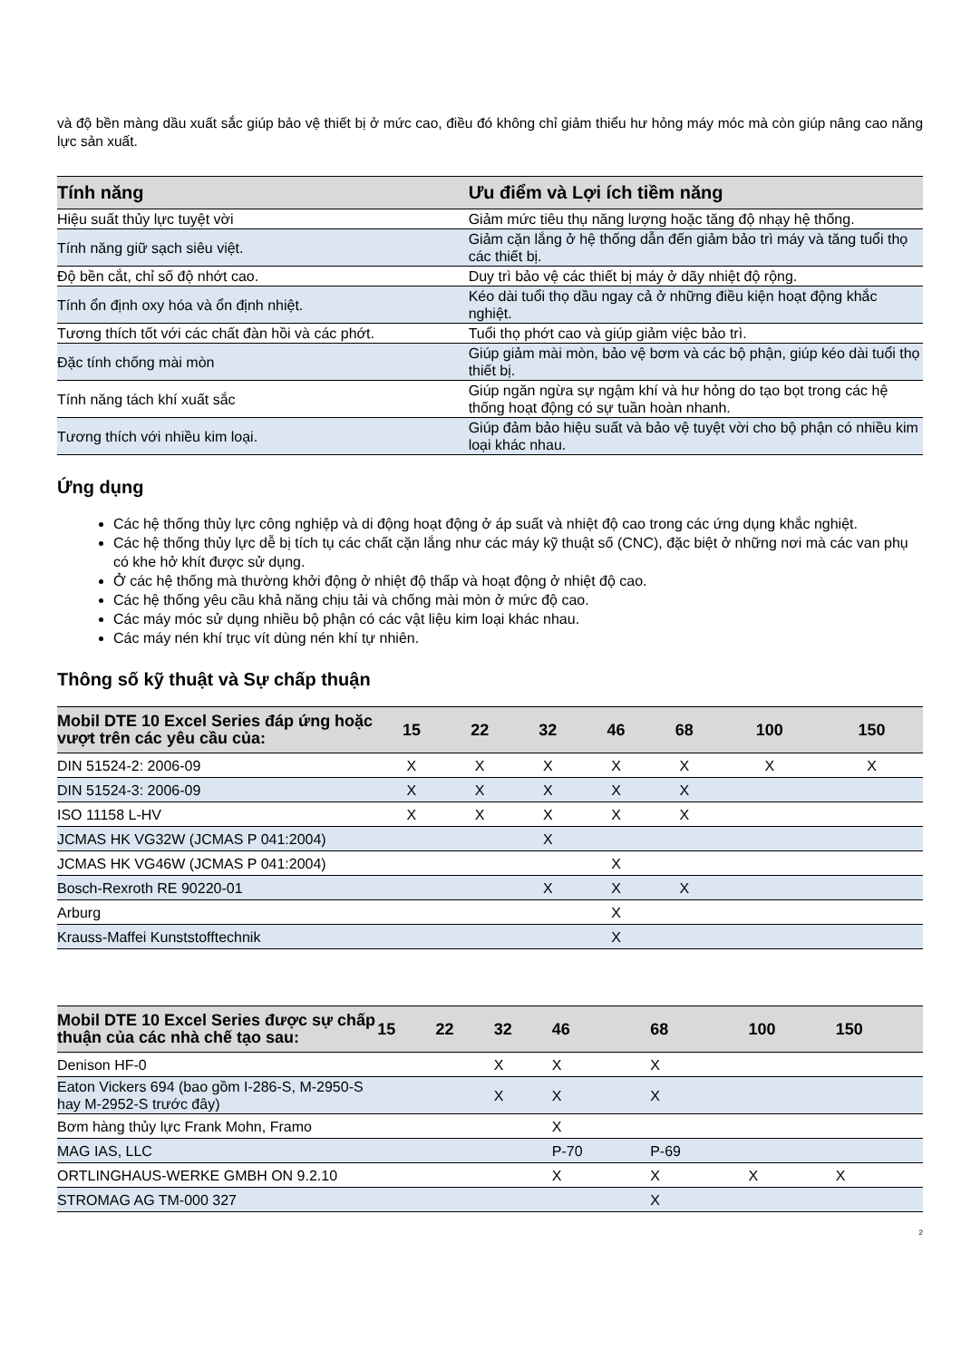và độ bền màng dầu xuất sắc giúp bảo vệ thiết bị ở mức cao, điều đó không chỉ giảm thiểu hư hỏng máy móc mà còn giúp nâng cao năng lực sản xuất.
| Tính năng | Ưu điểm và Lợi ích tiềm năng |
| --- | --- |
| Hiệu suất thủy lực tuyệt vời | Giảm mức tiêu thụ năng lượng hoặc tăng độ nhạy hệ thống. |
| Tính năng giữ sạch siêu việt. | Giảm cặn lắng ở hệ thống dẫn đến giảm bảo trì máy và tăng tuổi thọ các thiết bị. |
| Độ bền cắt, chỉ số độ nhớt cao. | Duy trì bảo vệ các thiết bị máy ở dãy nhiệt độ rộng. |
| Tính ổn định oxy hóa và ổn định nhiệt. | Kéo dài tuổi thọ dầu ngay cả ở những điều kiện hoạt động khắc nghiệt. |
| Tương thích tốt với các chất đàn hồi và các phớt. | Tuổi thọ phớt cao và giúp giảm việc bảo trì. |
| Đặc tính chống mài mòn | Giúp giảm mài mòn, bảo vệ bơm và các bộ phận, giúp kéo dài tuổi thọ thiết bị. |
| Tính năng tách khí xuất sắc | Giúp ngăn ngừa sự ngậm khí và hư hỏng do tạo bọt trong các hệ thống hoạt động có sự tuần hoàn nhanh. |
| Tương thích với nhiều kim loại. | Giúp đảm bảo hiệu suất và bảo vệ tuyệt vời cho bộ phận có nhiều kim loại khác nhau. |
Ứng dụng
Các hệ thống thủy lực công nghiệp và di động hoạt động ở áp suất và nhiệt độ cao trong các ứng dụng khắc nghiệt.
Các hệ thống thủy lực dễ bị tích tụ các chất cặn lắng như các máy kỹ thuật số (CNC), đặc biệt ở những nơi mà các van phụ có khe hở khít được sử dụng.
Ở các hệ thống mà thường khởi động ở nhiệt độ thấp và hoạt động ở nhiệt độ cao.
Các hệ thống yêu cầu khả năng chịu tải và chống mài mòn ở mức độ cao.
Các máy móc sử dụng nhiều bộ phận có các vật liệu kim loại khác nhau.
Các máy nén khí trục vít dùng nén khí tự nhiên.
Thông số kỹ thuật và Sự chấp thuận
| Mobil DTE 10 Excel Series đáp ứng hoặc vượt trên các yêu cầu của: | 15 | 22 | 32 | 46 | 68 | 100 | 150 |
| --- | --- | --- | --- | --- | --- | --- | --- |
| DIN 51524-2: 2006-09 | X | X | X | X | X | X | X |
| DIN 51524-3: 2006-09 | X | X | X | X | X | | |
| ISO 11158 L-HV | X | X | X | X | X | | |
| JCMAS HK VG32W (JCMAS P 041:2004) | | | X | | | | |
| JCMAS HK VG46W (JCMAS P 041:2004) | | | | X | | | |
| Bosch-Rexroth RE 90220-01 | | | X | X | X | | |
| Arburg | | | | X | | | |
| Krauss-Maffei Kunststofftechnik | | | | X | | | |
| Mobil DTE 10 Excel Series được sự chấp thuận của các nhà chế tạo sau: | 15 | 22 | 32 | 46 | 68 | 100 | 150 |
| --- | --- | --- | --- | --- | --- | --- | --- |
| Denison HF-0 | | | X | X | X | | |
| Eaton Vickers 694 (bao gồm I-286-S, M-2950-S hay M-2952-S trước đây) | | | X | X | X | | |
| Bơm hàng thủy lực Frank Mohn, Framo | | | | X | | | |
| MAG IAS, LLC | | | | P-70 | P-69 | | |
| ORTLINGHAUS-WERKE GMBH ON 9.2.10 | | | | X | X | X | X |
| STROMAG AG TM-000 327 | | | | | X | | |
2